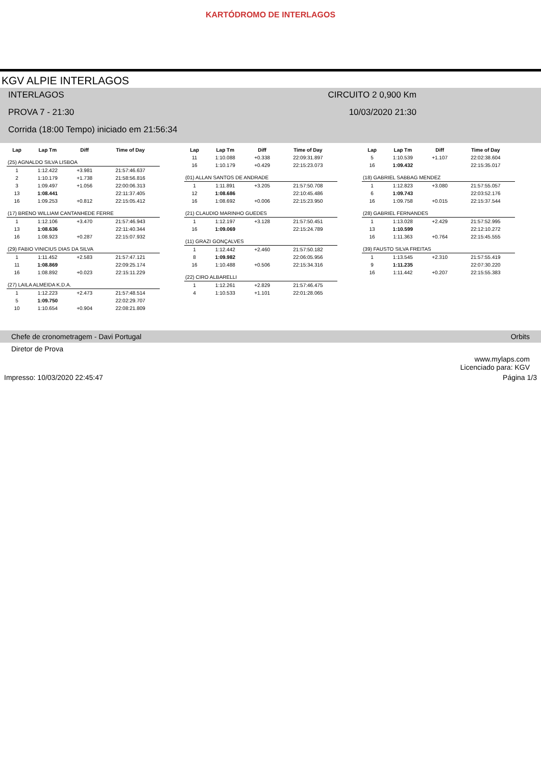KARTÓDROMO DE INTERLAGOS
KGV ALPIE INTERLAGOS
INTERLAGOS CIRCUITO 2 0,900 Km
PROVA 7 - 21:30 10/03/2020 21:30
Corrida (18:00 Tempo) iniciado em 21:56:34
| Lap | Lap Tm | Diff | Time of Day |
| --- | --- | --- | --- |
| (25) AGNALDO SILVA LISBOA | | | |
| 1 | 1:12.422 | +3.981 | 21:57:46.637 |
| 2 | 1:10.179 | +1.738 | 21:58:56.816 |
| 3 | 1:09.497 | +1.056 | 22:00:06.313 |
| 13 | 1:08.441 | | 22:11:37.405 |
| 16 | 1:09.253 | +0.812 | 22:15:05.412 |
| (17) BRENO WILLIAM CANTANHEDE FERRE | | | |
| 1 | 1:12.106 | +3.470 | 21:57:46.943 |
| 13 | 1:08.636 | | 22:11:40.344 |
| 16 | 1:08.923 | +0.287 | 22:15:07.932 |
| (29) FABIO VINICIUS DIAS DA SILVA | | | |
| 1 | 1:11.452 | +2.583 | 21:57:47.121 |
| 11 | 1:08.869 | | 22:09:25.174 |
| 16 | 1:08.892 | +0.023 | 22:15:11.229 |
| (27) LAILA ALMEIDA K.D.A. | | | |
| 1 | 1:12.223 | +2.473 | 21:57:48.514 |
| 5 | 1:09.750 | | 22:02:29.707 |
| 10 | 1:10.654 | +0.904 | 22:08:21.809 |
| Lap | Lap Tm | Diff | Time of Day |
| --- | --- | --- | --- |
| 11 | 1:10.088 | +0.338 | 22:09:31.897 |
| 16 | 1:10.179 | +0.429 | 22:15:23.073 |
| (01) ALLAN SANTOS DE ANDRADE | | | |
| 1 | 1:11.891 | +3.205 | 21:57:50.708 |
| 12 | 1:08.686 | | 22:10:45.486 |
| 16 | 1:08.692 | +0.006 | 22:15:23.950 |
| (21) CLAUDIO MARINHO GUEDES | | | |
| 1 | 1:12.197 | +3.128 | 21:57:50.451 |
| 16 | 1:09.069 | | 22:15:24.789 |
| (11) GRAZI GONÇALVES | | | |
| 1 | 1:12.442 | +2.460 | 21:57:50.182 |
| 8 | 1:09.982 | | 22:06:05.956 |
| 16 | 1:10.488 | +0.506 | 22:15:34.316 |
| (22) CIRO ALBARELLI | | | |
| 1 | 1:12.261 | +2.829 | 21:57:46.475 |
| 4 | 1:10.533 | +1.101 | 22:01:28.065 |
| Lap | Lap Tm | Diff | Time of Day |
| --- | --- | --- | --- |
| 5 | 1:10.539 | +1.107 | 22:02:38.604 |
| 16 | 1:09.432 | | 22:15:35.017 |
| (18) GABRIEL SABBAG MENDEZ | | | |
| 1 | 1:12.823 | +3.080 | 21:57:55.057 |
| 6 | 1:09.743 | | 22:03:52.176 |
| 16 | 1:09.758 | +0.015 | 22:15:37.544 |
| (28) GABRIEL FERNANDES | | | |
| 1 | 1:13.028 | +2.429 | 21:57:52.995 |
| 13 | 1:10.599 | | 22:12:10.272 |
| 16 | 1:11.363 | +0.764 | 22:15:45.555 |
| (39) FAUSTO SILVA FREITAS | | | |
| 1 | 1:13.545 | +2.310 | 21:57:55.419 |
| 9 | 1:11.235 | | 22:07:30.220 |
| 16 | 1:11.442 | +0.207 | 22:15:55.383 |
Chefe de cronometragem - Davi Portugal Orbits
Diretor de Prova
www.mylaps.com
Licenciado para: KGV
Impresso: 10/03/2020 22:45:47 Página 1/3